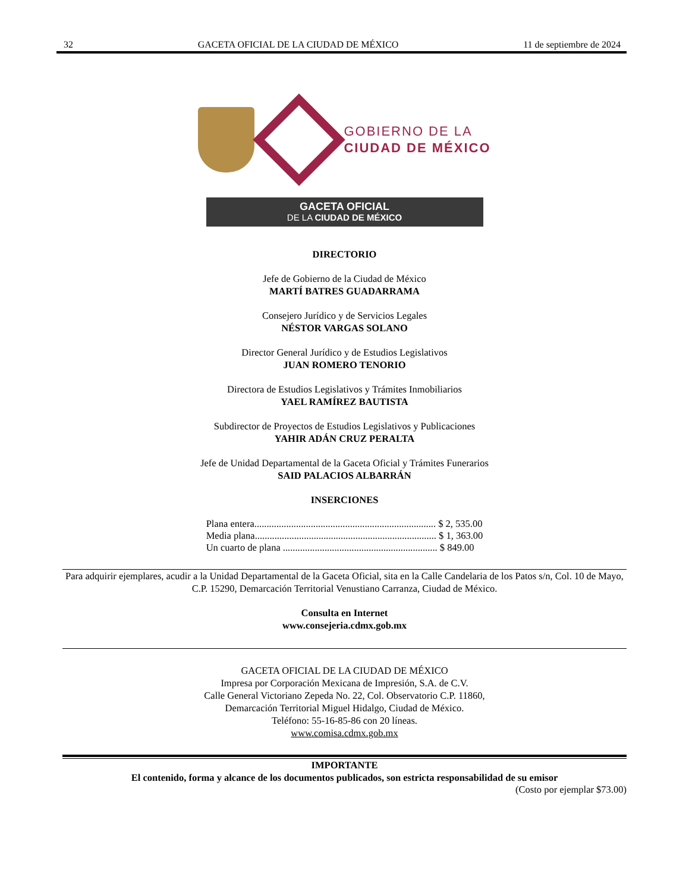32 GACETA OFICIAL DE LA CIUDAD DE MÉXICO 11 de septiembre de 2024
GOBIERNO DE LA
CIUDAD DE MÉXICO
GACETA OFICIAL
DE LA CIUDAD DE MÉXICO
DIRECTORIO
Jefe de Gobierno de la Ciudad de México
MARTÍ BATRES GUADARRAMA
Consejero Jurídico y de Servicios Legales
NÉSTOR VARGAS SOLANO
Director General Jurídico y de Estudios Legislativos
JUAN ROMERO TENORIO
Directora de Estudios Legislativos y Trámites Inmobiliarios
YAEL RAMÍREZ BAUTISTA
Subdirector de Proyectos de Estudios Legislativos y Publicaciones
YAHIR ADÁN CRUZ PERALTA
Jefe de Unidad Departamental de la Gaceta Oficial y Trámites Funerarios
SAID PALACIOS ALBARRÁN
INSERCIONES
| Plana entera.......................................................................... $ 2, 535.00 |
| Media plana.......................................................................... $ 1, 363.00 |
| Un cuarto de plana ............................................................... $ 849.00 |
Para adquirir ejemplares, acudir a la Unidad Departamental de la Gaceta Oficial, sita en la Calle Candelaria de los Patos s/n, Col. 10 de Mayo, C.P. 15290, Demarcación Territorial Venustiano Carranza, Ciudad de México.
Consulta en Internet
www.consejeria.cdmx.gob.mx
GACETA OFICIAL DE LA CIUDAD DE MÉXICO
Impresa por Corporación Mexicana de Impresión, S.A. de C.V.
Calle General Victoriano Zepeda No. 22, Col. Observatorio C.P. 11860,
Demarcación Territorial Miguel Hidalgo, Ciudad de México.
Teléfono: 55-16-85-86 con 20 líneas.
www.comisa.cdmx.gob.mx
IMPORTANTE
El contenido, forma y alcance de los documentos publicados, son estricta responsabilidad de su emisor
(Costo por ejemplar $73.00)